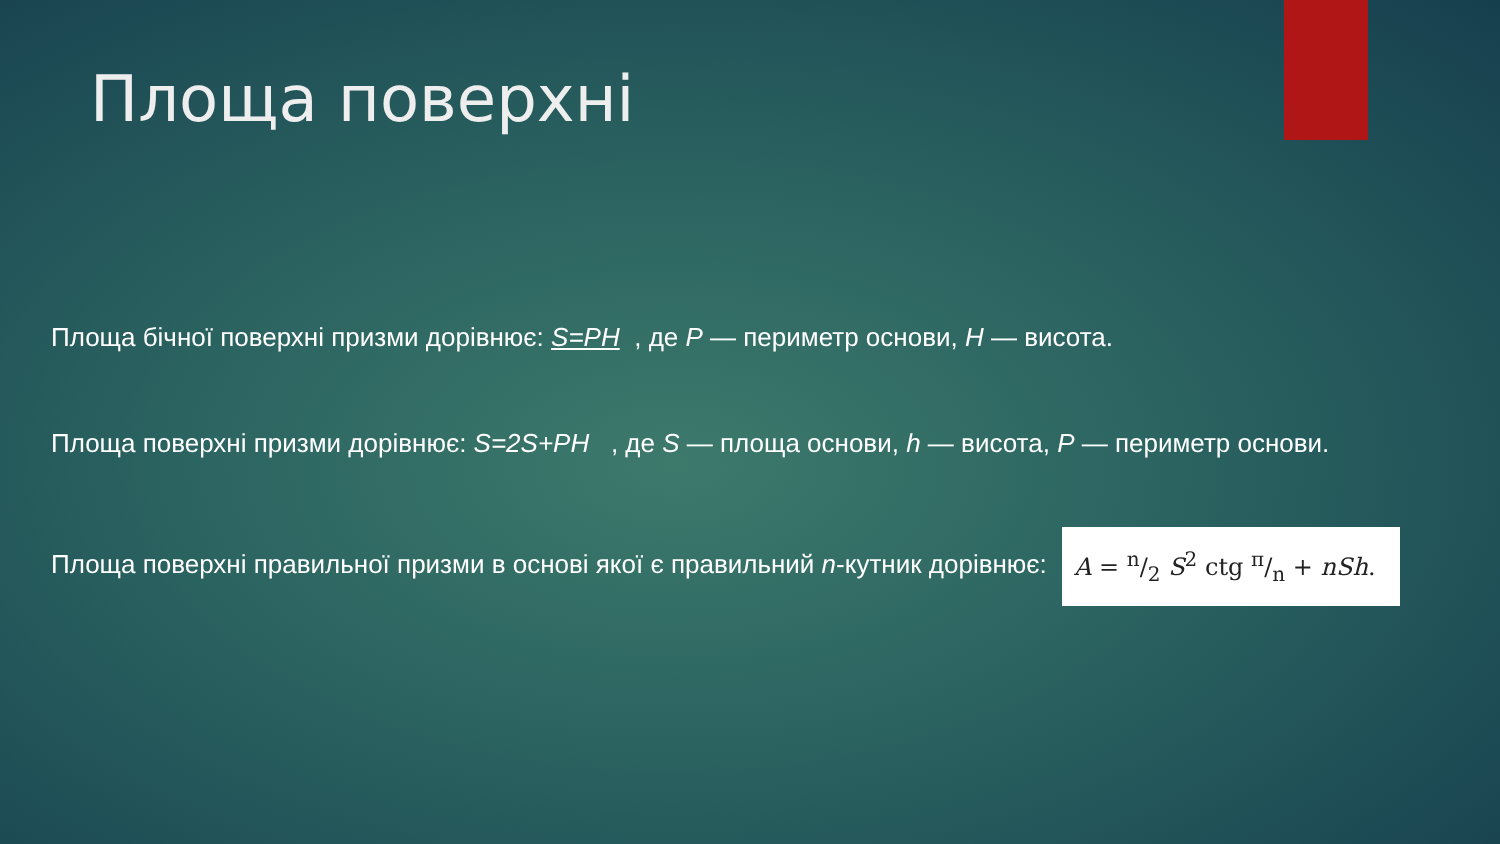Площа поверхні
Площа бічної поверхні призми дорівнює: S=PH , де P — периметр основи, H — висота.
Площа поверхні призми дорівнює: S=2S+PH , де S — площа основи, h — висота, P — периметр основи.
Площа поверхні правильної призми в основі якої є правильний n-кутник дорівнює: A = n/2 S<sup>2</sup> ctg π/n + nSh.